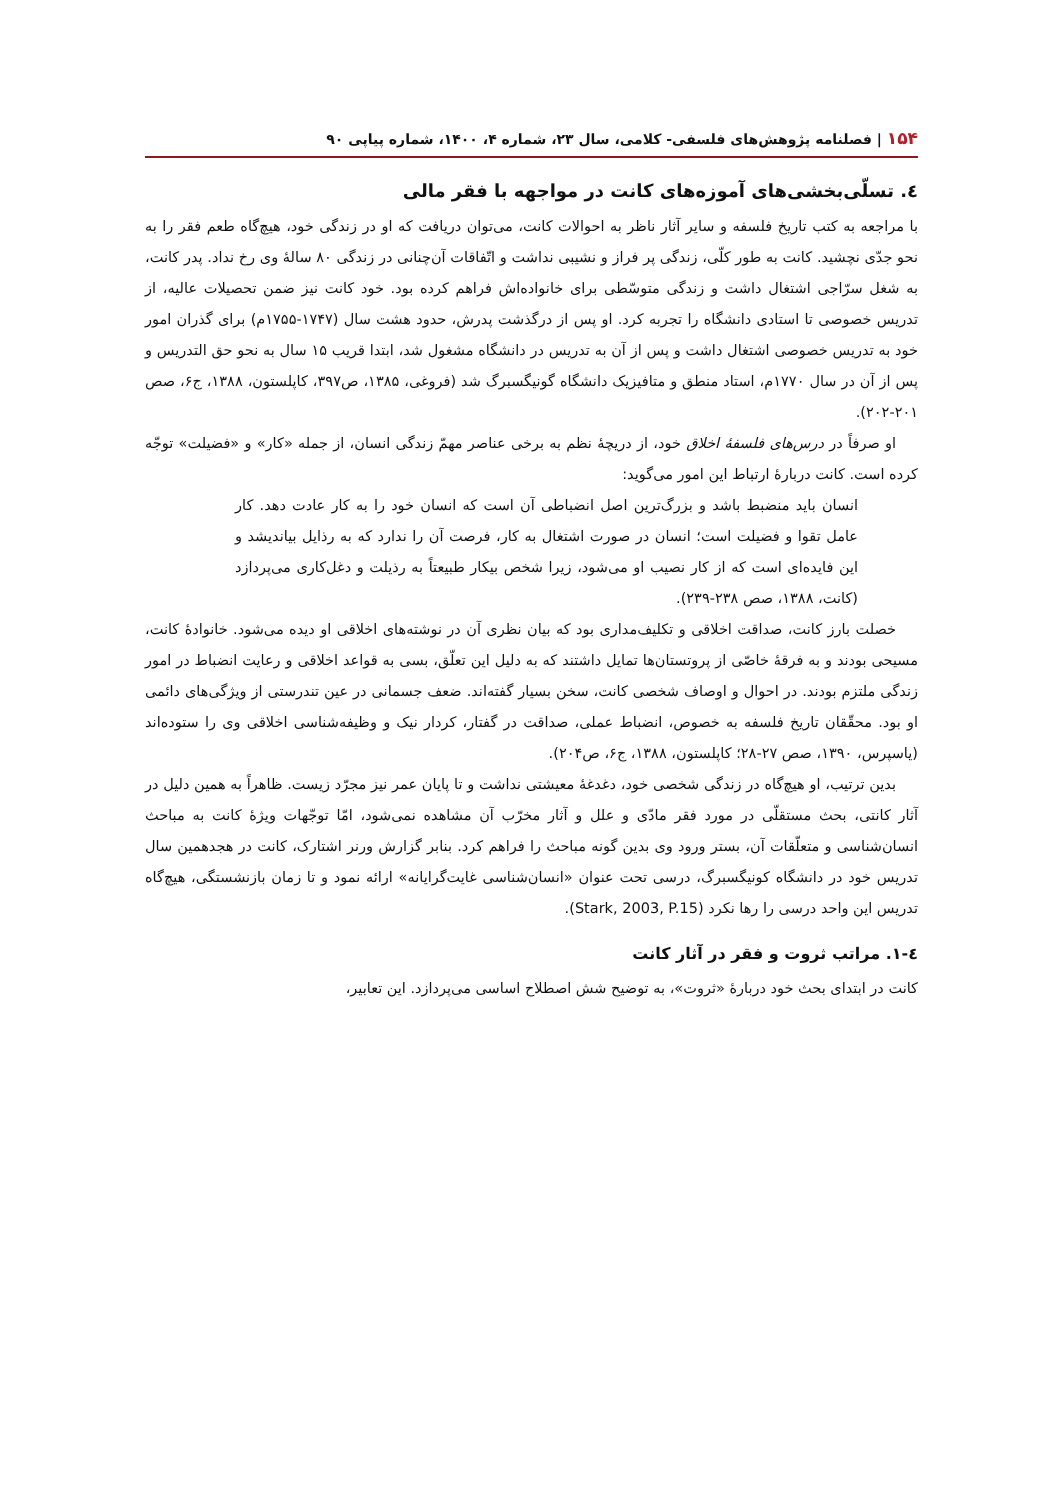۱۵۴ | فصلنامه پژوهش‌های فلسفی- کلامی، سال ۲۳، شماره ۴، ۱۴۰۰، شماره پیاپی ۹۰
٤. تسلّی‌بخشی‌های آموزه‌های کانت در مواجهه با فقر مالی
با مراجعه به کتب تاریخ فلسفه و سایر آثار ناظر به احوالات کانت، می‌توان دریافت که او در زندگی خود، هیچ‌گاه طعم فقر را به نحو جدّی نچشید. کانت به طور کلّی، زندگی پر فراز و نشیبی نداشت و اتّفاقات آن‌چنانی در زندگی ۸۰ سالهٔ وی رخ نداد. پدر کانت، به شغل سرّاجی اشتغال داشت و زندگی متوسّطی برای خانواده‌اش فراهم کرده بود. خود کانت نیز ضمن تحصیلات عالیه، از تدریس خصوصی تا استادی دانشگاه را تجربه کرد. او پس از درگذشت پدرش، حدود هشت سال (۱۷۴۷-۱۷۵۵م) برای گذران امور خود به تدریس خصوصی اشتغال داشت و پس از آن به تدریس در دانشگاه مشغول شد، ابتدا قریب ۱۵ سال به نحو حق التدریس و پس از آن در سال ۱۷۷۰م، استاد منطق و متافیزیک دانشگاه گونیگسبرگ شد (فروغی، ۱۳۸۵، ص۳۹۷، کاپلستون، ۱۳۸۸، ج۶، صص ۲۰۱-۲۰۲).
او صرفاً در درس‌های فلسفهٔ اخلاق خود، از دریچهٔ نظم به برخی عناصر مهمّ زندگی انسان، از جمله «کار» و «فضیلت» توجّه کرده است. کانت دربارهٔ ارتباط این امور می‌گوید:
انسان باید منضبط باشد و بزرگ‌ترین اصل انضباطی آن است که انسان خود را به کار عادت دهد. کار عامل تقوا و فضیلت است؛ انسان در صورت اشتغال به کار، فرصت آن را ندارد که به رذایل بیاندیشد و این فایده‌ای است که از کار نصیب او می‌شود، زیرا شخص بیکار طبیعتاً به رذیلت و دغل‌کاری می‌پردازد (کانت، ۱۳۸۸، صص ۲۳۸-۲۳۹).
خصلت بارز کانت، صداقت اخلاقی و تکلیف‌مداری بود که بیان نظری آن در نوشته‌های اخلاقی او دیده می‌شود. خانوادهٔ کانت، مسیحی بودند و به فرقهٔ خاصّی از پروتستان‌ها تمایل داشتند که به دلیل این تعلّق، بسی به قواعد اخلاقی و رعایت انضباط در امور زندگی ملتزم بودند. در احوال و اوصاف شخصی کانت، سخن بسیار گفته‌اند. ضعف جسمانی در عین تندرستی از ویژگی‌های دائمی او بود. محقّقان تاریخ فلسفه به خصوص، انضباط عملی، صداقت در گفتار، کردار نیک و وظیفه‌شناسی اخلاقی وی را ستوده‌اند (یاسپرس، ۱۳۹۰، صص ۲۷-۲۸؛ کاپلستون، ۱۳۸۸، ج۶، ص۲۰۴).
بدین ترتیب، او هیچ‌گاه در زندگی شخصی خود، دغدغهٔ معیشتی نداشت و تا پایان عمر نیز مجرّد زیست. ظاهراً به همین دلیل در آثار کانتی، بحث مستقلّی در مورد فقر مادّی و علل و آثار مخرّب آن مشاهده نمی‌شود، امّا توجّهات ویژهٔ کانت به مباحث انسان‌شناسی و متعلّقات آن، بستر ورود وی بدین گونه مباحث را فراهم کرد. بنابر گزارش ورنر اشتارک، کانت در هجدهمین سال تدریس خود در دانشگاه کونیگسبرگ، درسی تحت عنوان «انسان‌شناسی غایت‌گرایانه» ارائه نمود و تا زمان بازنشستگی، هیچ‌گاه تدریس این واحد درسی را رها نکرد (Stark, 2003, P.15).
٤-١. مراتب ثروت و فقر در آثار کانت
کانت در ابتدای بحث خود دربارهٔ «ثروت»، به توضیح شش اصطلاح اساسی می‌پردازد. این تعابیر،